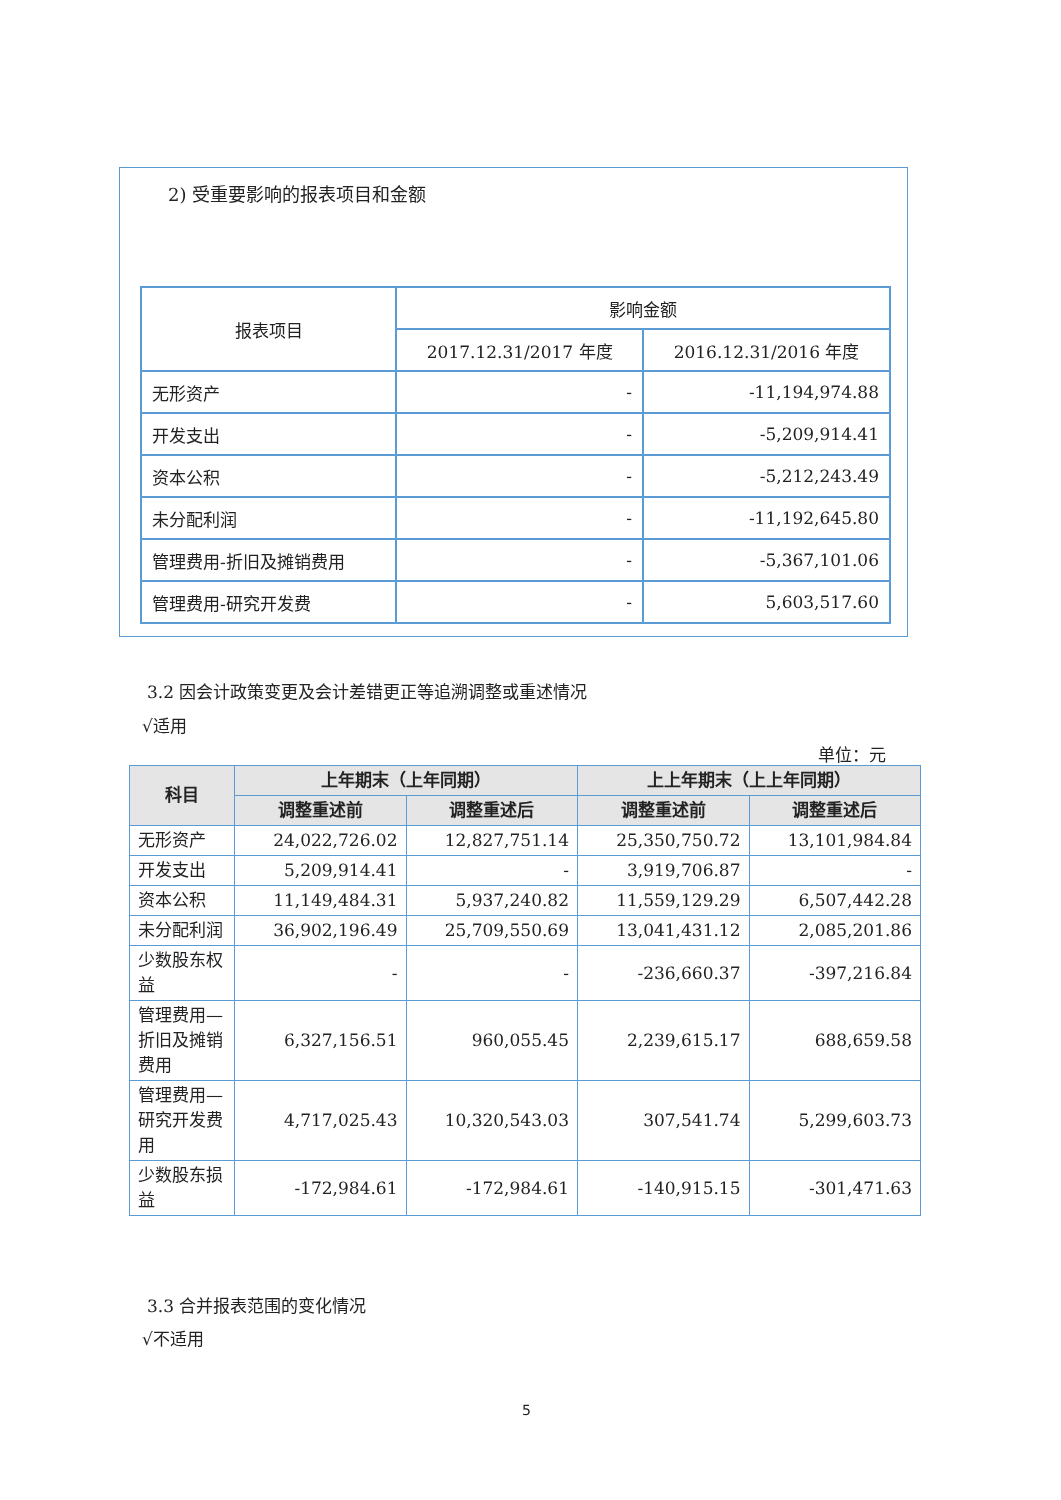2) 受重要影响的报表项目和金额
| 报表项目 | 影响金额 | |
| --- | --- | --- |
| | 2017.12.31/2017 年度 | 2016.12.31/2016 年度 |
| 无形资产 | - | -11,194,974.88 |
| 开发支出 | - | -5,209,914.41 |
| 资本公积 | - | -5,212,243.49 |
| 未分配利润 | - | -11,192,645.80 |
| 管理费用-折旧及摊销费用 | - | -5,367,101.06 |
| 管理费用-研究开发费 | - | 5,603,517.60 |
3.2 因会计政策变更及会计差错更正等追溯调整或重述情况
√适用
单位：元
| 科目 | 上年期末（上年同期） | | 上上年期末（上上年同期） | |
| --- | --- | --- | --- | --- |
| | 调整重述前 | 调整重述后 | 调整重述前 | 调整重述后 |
| 无形资产 | 24,022,726.02 | 12,827,751.14 | 25,350,750.72 | 13,101,984.84 |
| 开发支出 | 5,209,914.41 | - | 3,919,706.87 | - |
| 资本公积 | 11,149,484.31 | 5,937,240.82 | 11,559,129.29 | 6,507,442.28 |
| 未分配利润 | 36,902,196.49 | 25,709,550.69 | 13,041,431.12 | 2,085,201.86 |
| 少数股东权益 | - | - | -236,660.37 | -397,216.84 |
| 管理费用—折旧及摊销费用 | 6,327,156.51 | 960,055.45 | 2,239,615.17 | 688,659.58 |
| 管理费用—研究开发费用 | 4,717,025.43 | 10,320,543.03 | 307,541.74 | 5,299,603.73 |
| 少数股东损益 | -172,984.61 | -172,984.61 | -140,915.15 | -301,471.63 |
3.3 合并报表范围的变化情况
√不适用
5